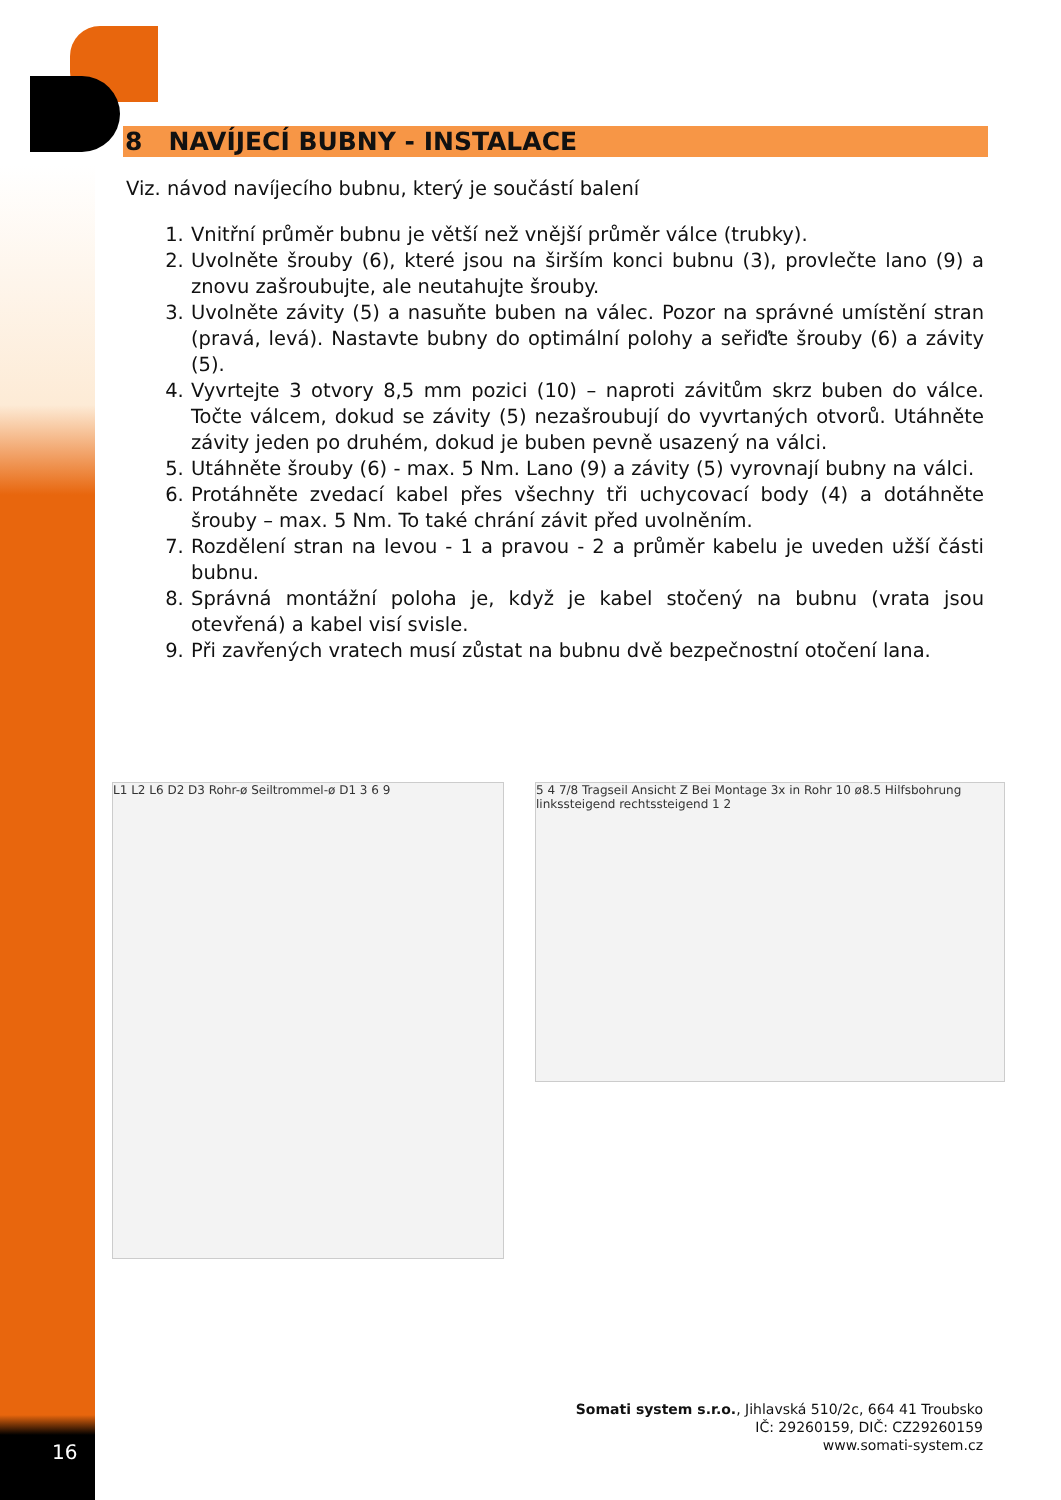8 NAVÍJECÍ BUBNY - INSTALACE
Viz. návod navíjecího bubnu, který je součástí balení
1. Vnitřní průměr bubnu je větší než vnější průměr válce (trubky).
2. Uvolněte šrouby (6), které jsou na širším konci bubnu (3), provlečte lano (9) a znovu zašroubujte, ale neutahujte šrouby.
3. Uvolněte závity (5) a nasuňte buben na válec. Pozor na správné umístění stran (pravá, levá). Nastavte bubny do optimální polohy a seřiďte šrouby (6) a závity (5).
4. Vyvrtejte 3 otvory 8,5 mm pozici (10) – naproti závitům skrz buben do válce. Točte válcem, dokud se závity (5) nezašroubují do vyvrtaných otvorů. Utáhněte závity jeden po druhém, dokud je buben pevně usazený na válci.
5. Utáhněte šrouby (6) - max. 5 Nm. Lano (9) a závity (5) vyrovnají bubny na válci.
6. Protáhněte zvedací kabel přes všechny tři uchycovací body (4) a dotáhněte šrouby – max. 5 Nm. To také chrání závit před uvolněním.
7. Rozdělení stran na levou - 1 a pravou - 2 a průměr kabelu je uveden užší části bubnu.
8. Správná montážní poloha je, když je kabel stočený na bubnu (vrata jsou otevřená) a kabel visí svisle.
9. Při zavřených vratech musí zůstat na bubnu dvě bezpečnostní otočení lana.
L1 L2 L6 D2 D3 Rohr-ø Seiltrommel-ø D1 3 6 9
5 4 7/8 Tragseil Ansicht Z Bei Montage 3x in Rohr 10 ø8.5 Hilfsbohrung linkssteigend rechtssteigend 1 2
Somati system s.r.o., Jihlavská 510/2c, 664 41 Troubsko
IČ: 29260159, DIČ: CZ29260159
www.somati-system.cz
16